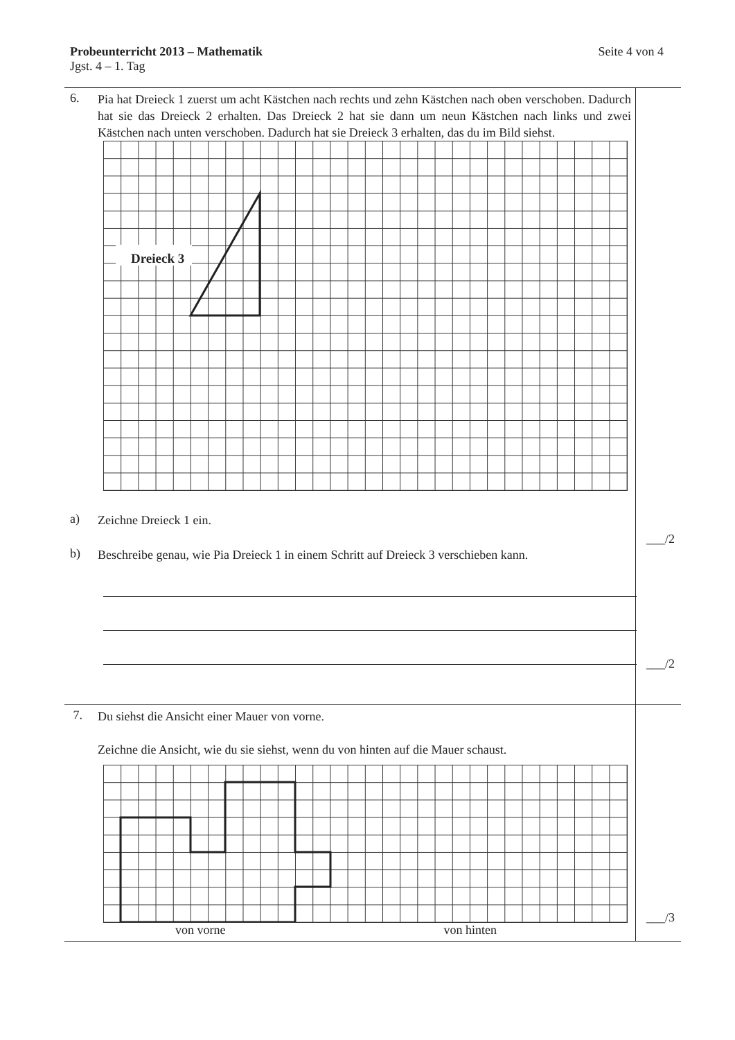Seite 4 von 4 Probeunterricht 2013 – Mathematik
Jgst. 4 – 1. Tag
6.
Pia hat Dreieck 1 zuerst um acht Kästchen nach rechts und zehn Kästchen nach oben verschoben. Dadurch hat sie das Dreieck 2 erhalten. Das Dreieck 2 hat sie dann um neun Kästchen nach links und zwei Kästchen nach unten verschoben. Dadurch hat sie Dreieck 3 erhalten, das du im Bild siehst.
Dreieck 3
a)
Zeichne Dreieck 1 ein.
b)
Beschreibe genau, wie Pia Dreieck 1 in einem Schritt auf Dreieck 3 verschieben kann.
___/2
___/2
7.
Du siehst die Ansicht einer Mauer von vorne.
Zeichne die Ansicht, wie du sie siehst, wenn du von hinten auf die Mauer schaust.
von vorne von hinten
___/3